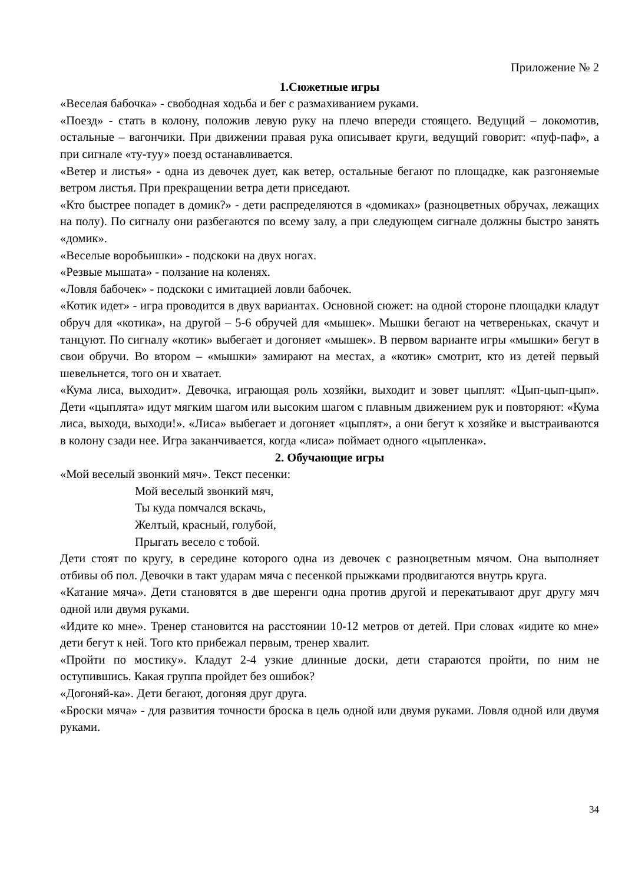Приложение № 2
1.Сюжетные игры
«Веселая бабочка» - свободная ходьба и бег с размахиванием руками.
«Поезд» - стать в колону, положив левую руку на плечо впереди стоящего. Ведущий – локомотив, остальные – вагончики. При движении правая рука описывает круги, ведущий говорит: «пуф-паф», а при сигнале «ту-туу» поезд останавливается.
«Ветер и листья» - одна из девочек дует, как ветер, остальные бегают по площадке, как разгоняемые ветром листья. При прекращении ветра дети приседают.
«Кто быстрее попадет в домик?» - дети распределяются в «домиках» (разноцветных обручах, лежащих на полу). По сигналу они разбегаются по всему залу, а при следующем сигнале должны быстро занять «домик».
«Веселые воробьишки» - подскоки на двух ногах.
«Резвые мышата» - ползание на коленях.
«Ловля бабочек» - подскоки с имитацией ловли бабочек.
«Котик идет» - игра проводится в двух вариантах. Основной сюжет: на одной стороне площадки кладут обруч для «котика», на другой – 5-6 обручей для «мышек». Мышки бегают на четвереньках, скачут и танцуют. По сигналу «котик» выбегает и догоняет «мышек». В первом варианте игры «мышки» бегут в свои обручи. Во втором – «мышки» замирают на местах, а «котик» смотрит, кто из детей первый шевельнется, того он и хватает.
«Кума лиса, выходит». Девочка, играющая роль хозяйки, выходит и зовет цыплят: «Цып-цып-цып». Дети «цыплята» идут мягким шагом или высоким шагом с плавным движением рук и повторяют: «Кума лиса, выходи, выходи!». «Лиса» выбегает и догоняет «цыплят», а они бегут к хозяйке и выстраиваются в колону сзади нее. Игра заканчивается, когда «лиса» поймает одного «цыпленка».
2. Обучающие игры
«Мой веселый звонкий мяч». Текст песенки:
Мой веселый звонкий мяч,
Ты куда помчался вскачь,
Желтый, красный, голубой,
Прыгать весело с тобой.
Дети стоят по кругу, в середине которого одна из девочек с разноцветным мячом. Она выполняет отбивы об пол. Девочки в такт ударам мяча с песенкой прыжками продвигаются внутрь круга.
«Катание мяча». Дети становятся в две шеренги одна против другой и перекатывают друг другу мяч одной или двумя руками.
«Идите ко мне». Тренер становится на расстоянии 10-12 метров от детей. При словах «идите ко мне» дети бегут к ней. Того кто прибежал первым, тренер хвалит.
«Пройти по мостику». Кладут 2-4 узкие длинные доски, дети стараются пройти, по ним не оступившись. Какая группа пройдет без ошибок?
«Догоняй-ка». Дети бегают, догоняя друг друга.
«Броски мяча» - для развития точности броска в цель одной или двумя руками. Ловля одной или двумя руками.
34